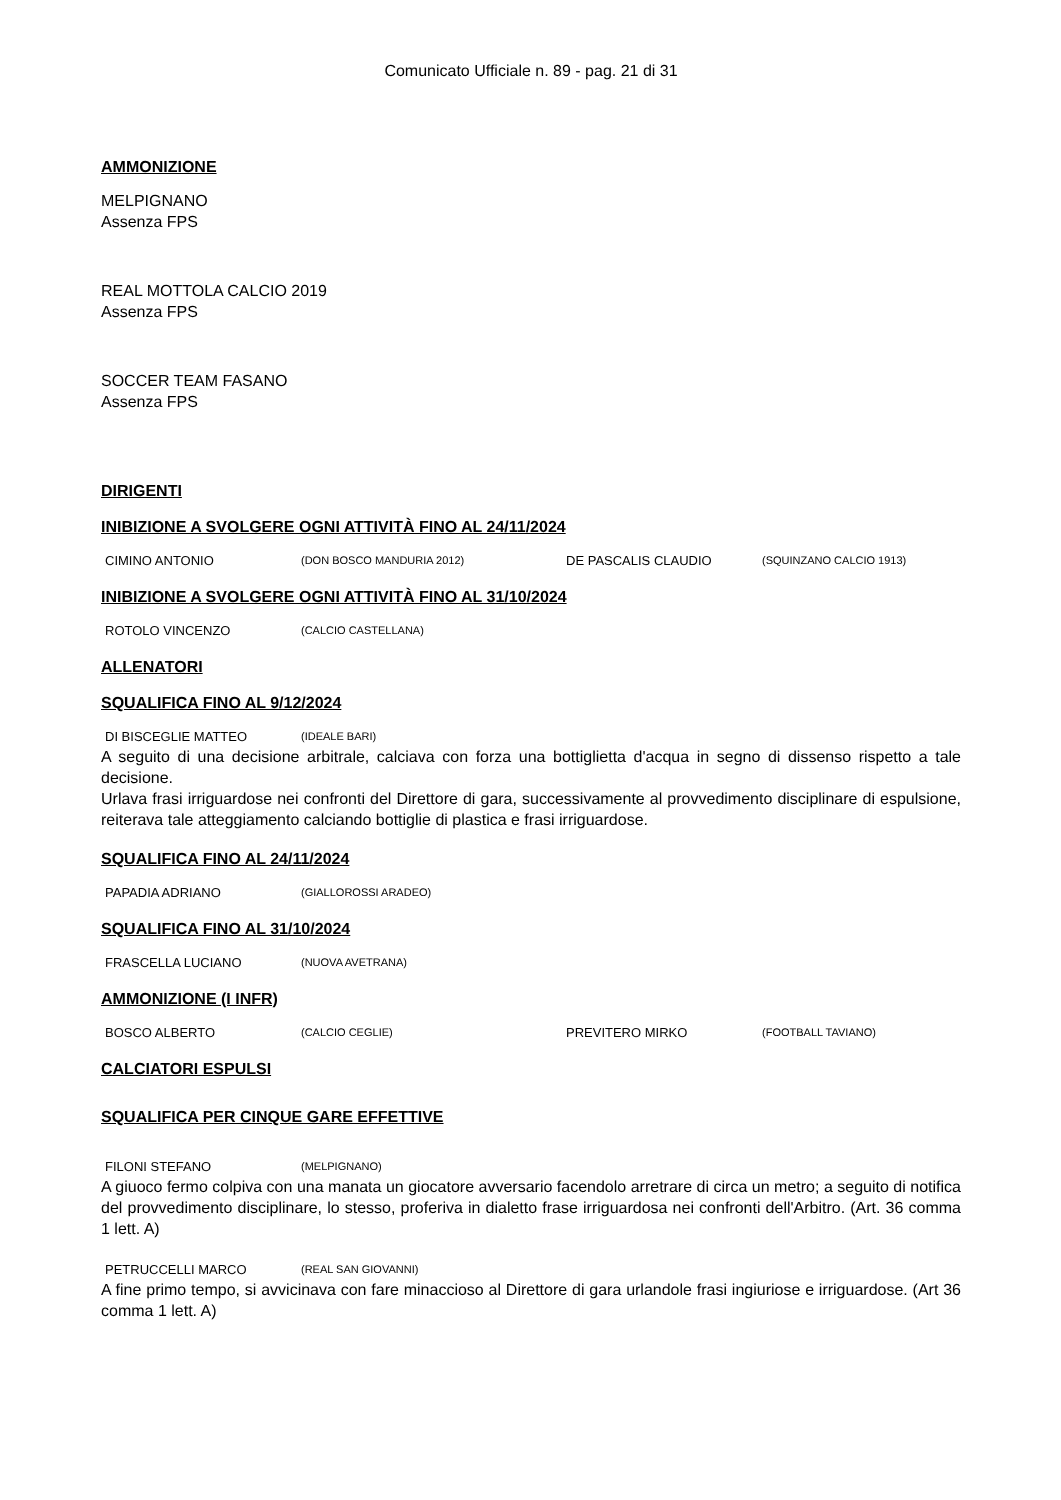Comunicato Ufficiale n. 89 - pag. 21 di 31
AMMONIZIONE
MELPIGNANO
Assenza FPS
REAL MOTTOLA CALCIO 2019
Assenza FPS
SOCCER TEAM FASANO
Assenza FPS
DIRIGENTI
INIBIZIONE A SVOLGERE OGNI ATTIVITÀ FINO AL 24/11/2024
| CIMINO ANTONIO | (DON BOSCO MANDURIA 2012) | DE PASCALIS CLAUDIO | (SQUINZANO CALCIO 1913) |
INIBIZIONE A SVOLGERE OGNI ATTIVITÀ FINO AL 31/10/2024
| ROTOLO VINCENZO | (CALCIO CASTELLANA) |
ALLENATORI
SQUALIFICA FINO AL 9/12/2024
| DI BISCEGLIE MATTEO | (IDEALE BARI) |
A seguito di una decisione arbitrale, calciava con forza una bottiglietta d'acqua in segno di dissenso rispetto a tale decisione.
Urlava frasi irriguardose nei confronti del Direttore di gara, successivamente al provvedimento disciplinare di espulsione, reiterava tale atteggiamento calciando bottiglie di plastica e frasi irriguardose.
SQUALIFICA FINO AL 24/11/2024
| PAPADIA ADRIANO | (GIALLOROSSI ARADEO) |
SQUALIFICA FINO AL 31/10/2024
| FRASCELLA LUCIANO | (NUOVA AVETRANA) |
AMMONIZIONE (I INFR)
| BOSCO ALBERTO | (CALCIO CEGLIE) | PREVITERO MIRKO | (FOOTBALL TAVIANO) |
CALCIATORI ESPULSI
SQUALIFICA PER CINQUE GARE EFFETTIVE
| FILONI STEFANO | (MELPIGNANO) |
A giuoco fermo colpiva con una manata un giocatore avversario facendolo arretrare di circa un metro; a seguito di notifica del provvedimento disciplinare, lo stesso, proferiva in dialetto frase irriguardosa nei confronti dell'Arbitro. (Art. 36 comma 1 lett. A)
| PETRUCCELLI MARCO | (REAL SAN GIOVANNI) |
A fine primo tempo, si avvicinava con fare minaccioso al Direttore di gara urlandole frasi ingiuriose e irriguardose. (Art 36 comma 1 lett. A)